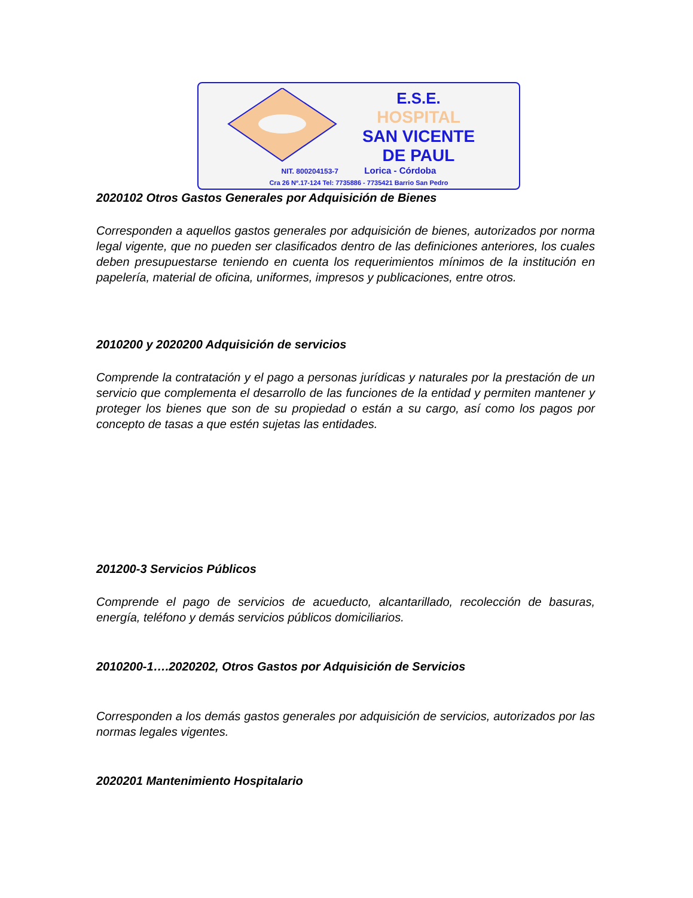E.S.E.
HOSPITAL
SAN VICENTE
DE PAUL
NIT. 800204153-7 Lorica - Córdoba
Cra 26 Nº.17-124 Tel: 7735886 - 7735421 Barrio San Pedro
2020102 Otros Gastos Generales por Adquisición de Bienes
Corresponden a aquellos gastos generales por adquisición de bienes, autorizados por norma legal vigente, que no pueden ser clasificados dentro de las definiciones anteriores, los cuales deben presupuestarse teniendo en cuenta los requerimientos mínimos de la institución en papelería, material de oficina, uniformes, impresos y publicaciones, entre otros.
2010200 y 2020200 Adquisición de servicios
Comprende la contratación y el pago a personas jurídicas y naturales por la prestación de un servicio que complementa el desarrollo de las funciones de la entidad y permiten mantener y proteger los bienes que son de su propiedad o están a su cargo, así como los pagos por concepto de tasas a que estén sujetas las entidades.
201200-3 Servicios Públicos
Comprende el pago de servicios de acueducto, alcantarillado, recolección de basuras, energía, teléfono y demás servicios públicos domiciliarios.
2010200-1….2020202, Otros Gastos por Adquisición de Servicios
Corresponden a los demás gastos generales por adquisición de servicios, autorizados por las normas legales vigentes.
2020201 Mantenimiento Hospitalario